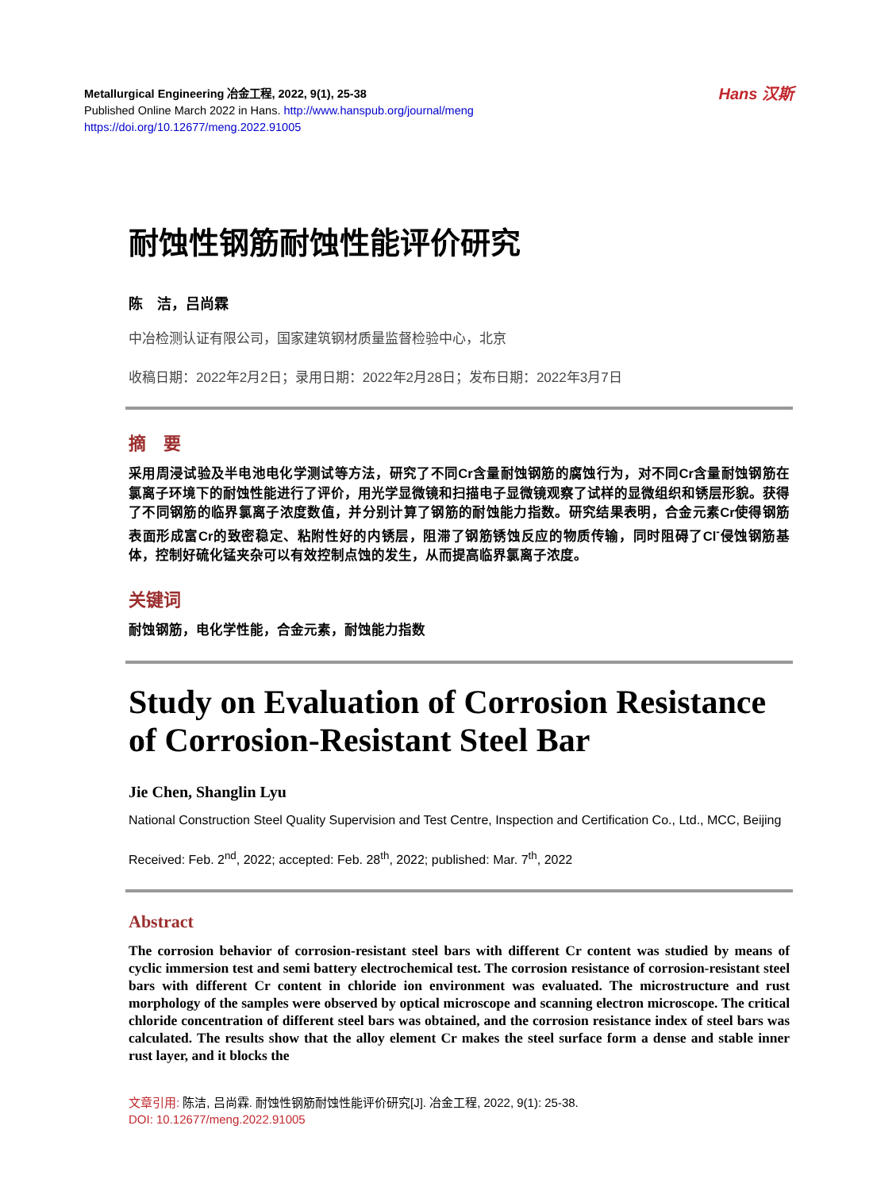Hans 汉斯
Metallurgical Engineering 冶金工程, 2022, 9(1), 25-38
Published Online March 2022 in Hans. http://www.hanspub.org/journal/meng
https://doi.org/10.12677/meng.2022.91005
耐蚀性钢筋耐蚀性能评价研究
陈　洁，吕尚霖
中冶检测认证有限公司，国家建筑钢材质量监督检验中心，北京
收稿日期：2022年2月2日；录用日期：2022年2月28日；发布日期：2022年3月7日
摘　要
采用周浸试验及半电池电化学测试等方法，研究了不同Cr含量耐蚀钢筋的腐蚀行为，对不同Cr含量耐蚀钢筋在氯离子环境下的耐蚀性能进行了评价，用光学显微镜和扫描电子显微镜观察了试样的显微组织和锈层形貌。获得了不同钢筋的临界氯离子浓度数值，并分别计算了钢筋的耐蚀能力指数。研究结果表明，合金元素Cr使得钢筋表面形成富Cr的致密稳定、粘附性好的内锈层，阻滞了钢筋锈蚀反应的物质传输，同时阻碍了Cl<sup>-</sup>侵蚀钢筋基体，控制好硫化锰夹杂可以有效控制点蚀的发生，从而提高临界氯离子浓度。
关键词
耐蚀钢筋，电化学性能，合金元素，耐蚀能力指数
Study on Evaluation of Corrosion Resistance of Corrosion-Resistant Steel Bar
Jie Chen, Shanglin Lyu
National Construction Steel Quality Supervision and Test Centre, Inspection and Certification Co., Ltd., MCC, Beijing
Received: Feb. 2<sup>nd</sup>, 2022; accepted: Feb. 28<sup>th</sup>, 2022; published: Mar. 7<sup>th</sup>, 2022
Abstract
The corrosion behavior of corrosion-resistant steel bars with different Cr content was studied by means of cyclic immersion test and semi battery electrochemical test. The corrosion resistance of corrosion-resistant steel bars with different Cr content in chloride ion environment was evaluated. The microstructure and rust morphology of the samples were observed by optical microscope and scanning electron microscope. The critical chloride concentration of different steel bars was obtained, and the corrosion resistance index of steel bars was calculated. The results show that the alloy element Cr makes the steel surface form a dense and stable inner rust layer, and it blocks the
文章引用: 陈洁, 吕尚霖. 耐蚀性钢筋耐蚀性能评价研究[J]. 冶金工程, 2022, 9(1): 25-38.
DOI: 10.12677/meng.2022.91005